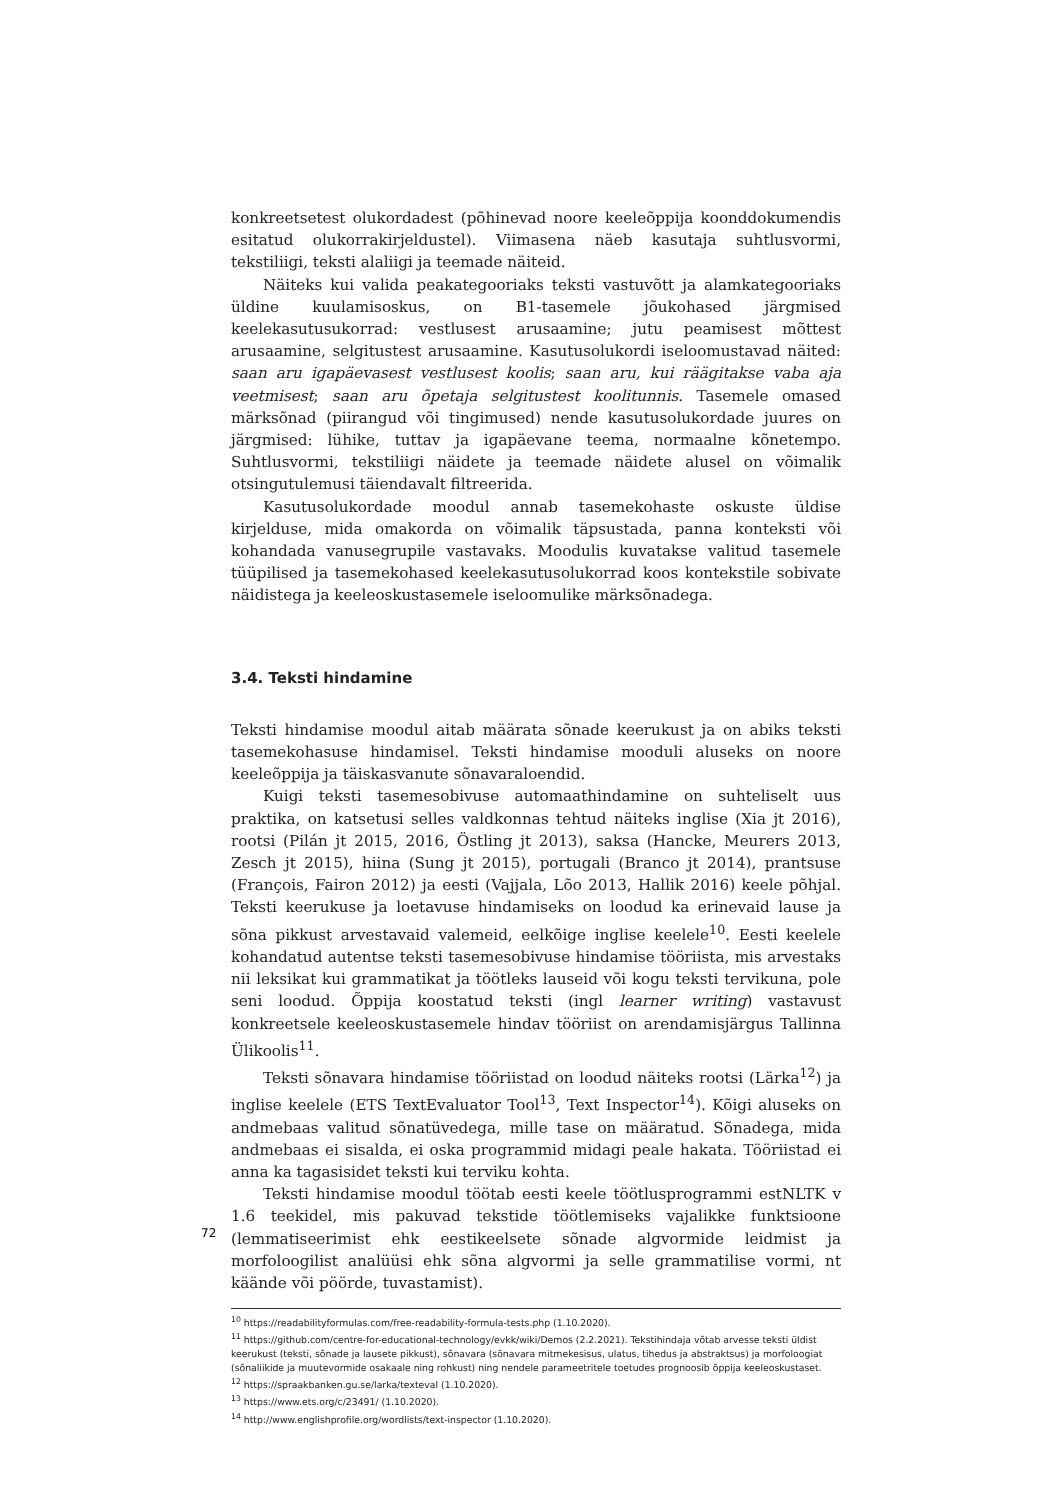konkreetsetest olukordadest (põhinevad noore keeleõppija koonddokumendis esitatud olukorrakirjeldustel). Viimasena näeb kasutaja suhtlusvormi, tekstiliigi, teksti alaliigi ja teemade näiteid.
Näiteks kui valida peakategooriaks teksti vastuvõtt ja alamkategooriaks üldine kuulamisoskus, on B1-tasemele jõukohased järgmised keelekasutusukorrad: vestlusest arusaamine; jutu peamisest mõttest arusaamine, selgitustest arusaamine. Kasutusolukordi iseloomustavad näited: saan aru igapäevasest vestlusest koolis; saan aru, kui räägitakse vaba aja veetmisest; saan aru õpetaja selgitustest koolitunnis. Tasemele omased märksõnad (piirangud või tingimused) nende kasutusolukordade juures on järgmised: lühike, tuttav ja igapäevane teema, normaalne kõnetempo. Suhtlusvormi, tekstiliigi näidete ja teemade näidete alusel on võimalik otsingutulemusi täiendavalt filtreerida.
Kasutusolukordade moodul annab tasemekohaste oskuste üldise kirjelduse, mida omakorda on võimalik täpsustada, panna konteksti või kohandada vanusegrupile vastavaks. Moodulis kuvatakse valitud tasemele tüüpilised ja tasemekohased keelekasutusolukorrad koos kontekstile sobivate näidistega ja keeleoskustasemele iseloomulike märksõnadega.
3.4. Teksti hindamine
Teksti hindamise moodul aitab määrata sõnade keerukust ja on abiks teksti tasemekohasuse hindamisel. Teksti hindamise mooduli aluseks on noore keeleõppija ja täiskasvanute sõnavaraloendid.
Kuigi teksti tasemesobivuse automaathindamine on suhteliselt uus praktika, on katsetusi selles valdkonnas tehtud näiteks inglise (Xia jt 2016), rootsi (Pilán jt 2015, 2016, Östling jt 2013), saksa (Hancke, Meurers 2013, Zesch jt 2015), hiina (Sung jt 2015), portugali (Branco jt 2014), prantsuse (François, Fairon 2012) ja eesti (Vajjala, Lõo 2013, Hallik 2016) keele põhjal. Teksti keerukuse ja loetavuse hindamiseks on loodud ka erinevaid lause ja sõna pikkust arvestavaid valemeid, eelkõige inglise keelele<sup>10</sup>. Eesti keelele kohandatud autentse teksti tasemesobivuse hindamise tööriista, mis arvestaks nii leksikat kui grammatikat ja töötleks lauseid või kogu teksti tervikuna, pole seni loodud. Õppija koostatud teksti (ingl learner writing) vastavust konkreetsele keeleoskustasemele hindav tööriist on arendamisjärgus Tallinna Ülikoolis<sup>11</sup>.
Teksti sõnavara hindamise tööriistad on loodud näiteks rootsi (Lärka<sup>12</sup>) ja inglise keelele (ETS TextEvaluator Tool<sup>13</sup>, Text Inspector<sup>14</sup>). Kõigi aluseks on andmebaas valitud sõnatüvedega, mille tase on määratud. Sõnadega, mida andmebaas ei sisalda, ei oska programmid midagi peale hakata. Tööriistad ei anna ka tagasisidet teksti kui terviku kohta.
Teksti hindamise moodul töötab eesti keele töötlusprogrammi estNLTK v 1.6 teekidel, mis pakuvad tekstide töötlemiseks vajalikke funktsioone (lemmatiseerimist ehk eestikeelsete sõnade algvormide leidmist ja morfoloogilist analüüsi ehk sõna algvormi ja selle grammatilise vormi, nt käände või pöörde, tuvastamist).
<sup>10</sup> https://readabilityformulas.com/free-readability-formula-tests.php (1.10.2020).
<sup>11</sup> https://github.com/centre-for-educational-technology/evkk/wiki/Demos (2.2.2021). Tekstihindaja võtab arvesse teksti üldist keerukust (teksti, sõnade ja lausete pikkust), sõnavara (sõnavara mitmekesisus, ulatus, tihedus ja abstraktsus) ja morfoloogiat (sõnaliikide ja muutevormide osakaale ning rohkust) ning nendele parameetritele toetudes prognoosib õppija keeleoskustaset.
<sup>12</sup> https://spraakbanken.gu.se/larka/texteval (1.10.2020).
<sup>13</sup> https://www.ets.org/c/23491/ (1.10.2020).
<sup>14</sup> http://www.englishprofile.org/wordlists/text-inspector (1.10.2020).
72